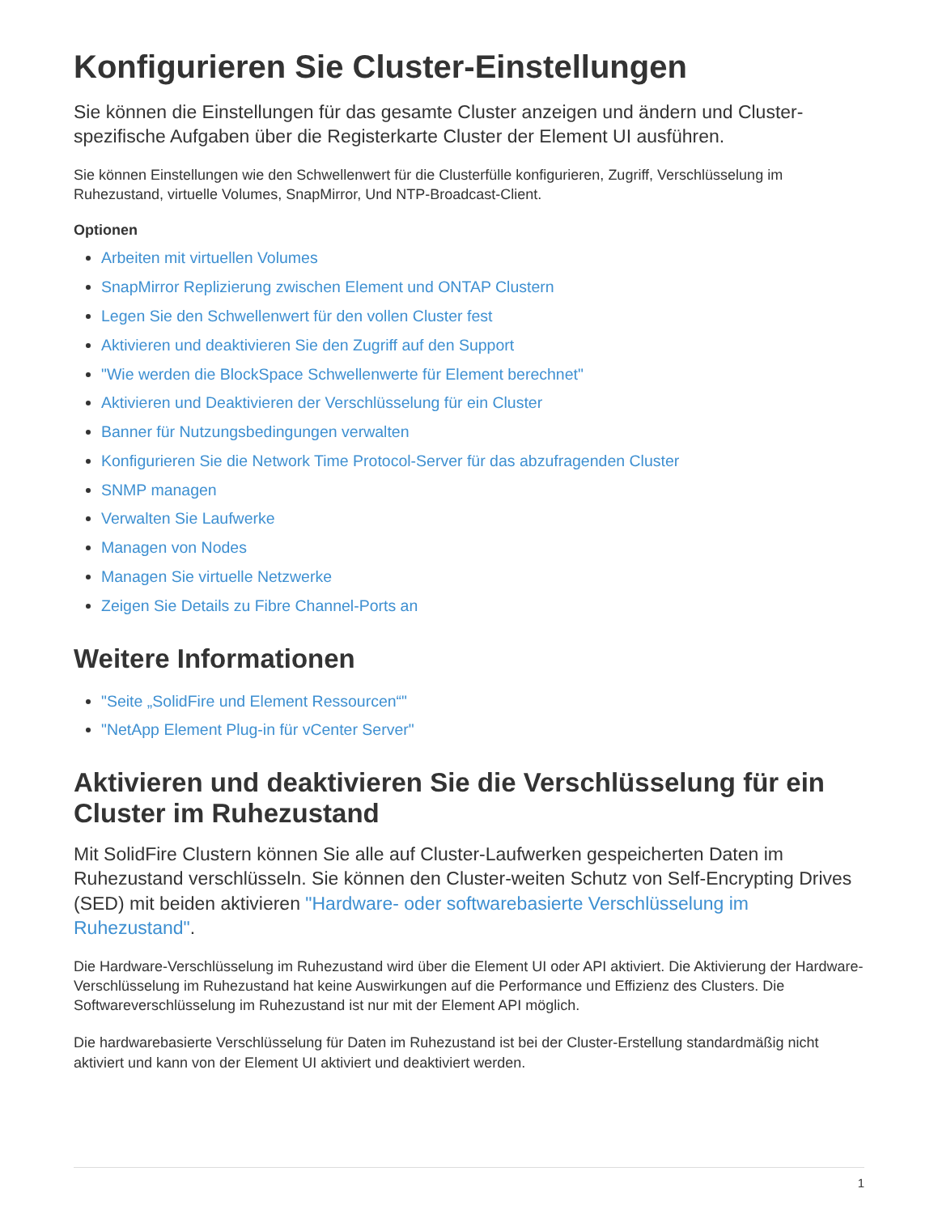Konfigurieren Sie Cluster-Einstellungen
Sie können die Einstellungen für das gesamte Cluster anzeigen und ändern und Cluster-spezifische Aufgaben über die Registerkarte Cluster der Element UI ausführen.
Sie können Einstellungen wie den Schwellenwert für die Clusterfülle konfigurieren, Zugriff, Verschlüsselung im Ruhezustand, virtuelle Volumes, SnapMirror, Und NTP-Broadcast-Client.
Optionen
Arbeiten mit virtuellen Volumes
SnapMirror Replizierung zwischen Element und ONTAP Clustern
Legen Sie den Schwellenwert für den vollen Cluster fest
Aktivieren und deaktivieren Sie den Zugriff auf den Support
"Wie werden die BlockSpace Schwellenwerte für Element berechnet"
Aktivieren und Deaktivieren der Verschlüsselung für ein Cluster
Banner für Nutzungsbedingungen verwalten
Konfigurieren Sie die Network Time Protocol-Server für das abzufragenden Cluster
SNMP managen
Verwalten Sie Laufwerke
Managen von Nodes
Managen Sie virtuelle Netzwerke
Zeigen Sie Details zu Fibre Channel-Ports an
Weitere Informationen
"Seite „SolidFire und Element Ressourcen“"
"NetApp Element Plug-in für vCenter Server"
Aktivieren und deaktivieren Sie die Verschlüsselung für ein Cluster im Ruhezustand
Mit SolidFire Clustern können Sie alle auf Cluster-Laufwerken gespeicherten Daten im Ruhezustand verschlüsseln. Sie können den Cluster-weiten Schutz von Self-Encrypting Drives (SED) mit beiden aktivieren "Hardware- oder softwarebasierte Verschlüsselung im Ruhezustand".
Die Hardware-Verschlüsselung im Ruhezustand wird über die Element UI oder API aktiviert. Die Aktivierung der Hardware-Verschlüsselung im Ruhezustand hat keine Auswirkungen auf die Performance und Effizienz des Clusters. Die Softwareverschlüsselung im Ruhezustand ist nur mit der Element API möglich.
Die hardwarebasierte Verschlüsselung für Daten im Ruhezustand ist bei der Cluster-Erstellung standardmäßig nicht aktiviert und kann von der Element UI aktiviert und deaktiviert werden.
1